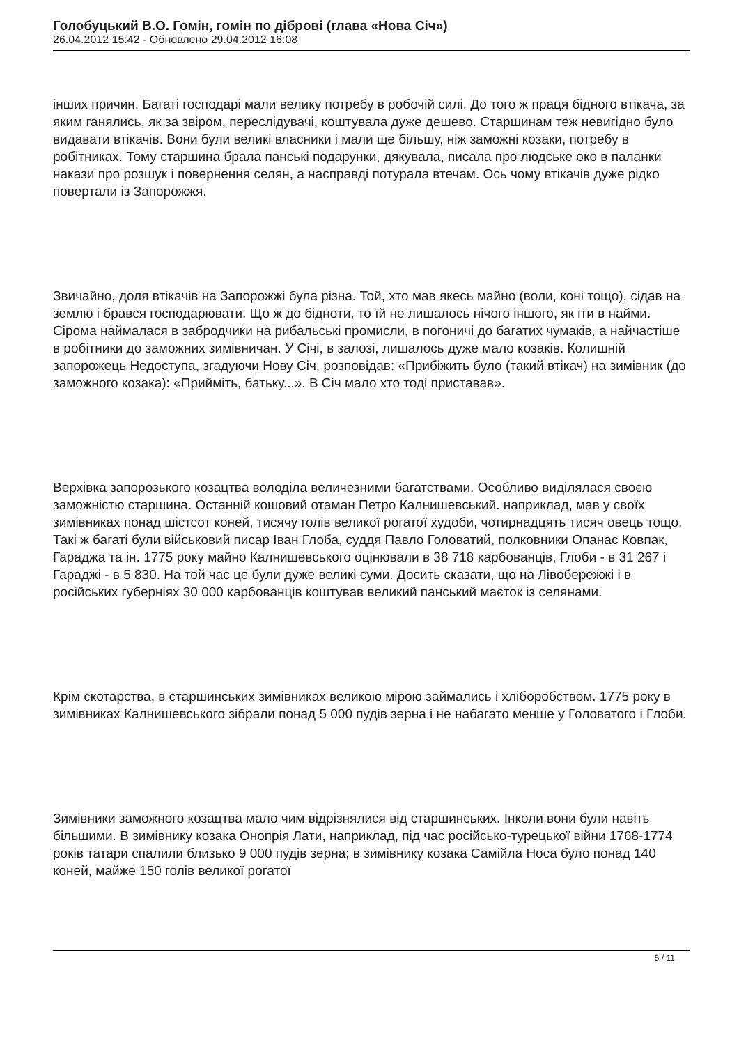Голобуцький В.О. Гомін, гомін по діброві (глава «Нова Січ»)
26.04.2012 15:42 - Обновлено 29.04.2012 16:08
інших причин. Багаті господарі мали велику потребу в робочій силі. До того ж праця бідного втікача, за яким ганялись, як за звіром, переслідувачі, коштувала дуже дешево. Старшинам теж невигідно було видавати втікачів. Вони були великі власники і мали ще більшу, ніж заможні козаки, потребу в робітниках. Тому старшина брала панські подарунки, дякувала, писала про людське око в паланки накази про розшук і повернення селян, а насправді потурала втечам. Ось чому втікачів дуже рідко повертали із Запорожжя.
Звичайно, доля втікачів на Запорожжі була різна. Той, хто мав якесь майно (воли, коні тощо), сідав на землю і брався господарювати. Що ж до бідноти, то їй не лишалось нічого іншого, як іти в найми. Сірома наймалася в забродчики на рибальські промисли, в погоничі до багатих чумаків, а найчастіше в робітники до заможних зимівничан. У Січі, в залозі, лишалось дуже мало козаків. Колишній запорожець Недоступа, згадуючи Нову Січ, розповідав: «Прибіжить було (такий втікач) на зимівник (до заможного козака): «Прийміть, батьку...». В Січ мало хто тоді приставав».
Верхівка запорозького козацтва володіла величезними багатствами. Особливо виділялася своєю заможністю старшина. Останній кошовий отаман Петро Калнишевський. наприклад, мав у своїх зимівниках понад шістсот коней, тисячу голів великої рогатої худоби, чотирнадцять тисяч овець тощо. Такі ж багаті були військовий писар Іван Глоба, суддя Павло Головатий, полковники Опанас Ковпак, Гараджа та ін. 1775 року майно Калнишевського оцінювали в 38 718 карбованців, Глоби - в 31 267 і Гараджі - в 5 830. На той час це були дуже великі суми. Досить сказати, що на Лівобережжі і в російських губерніях 30 000 карбованців коштував великий панський маєток із селянами.
Крім скотарства, в старшинських зимівниках великою мірою займались і хліборобством. 1775 року в зимівниках Калнишевського зібрали понад 5 000 пудів зерна і не набагато менше у Головатого і Глоби.
Зимівники заможного козацтва мало чим відрізнялися від старшинських. Інколи вони були навіть більшими. В зимівнику козака Онопрія Лати, наприклад, під час російсько-турецької війни 1768-1774 років татари спалили близько 9 000 пудів зерна; в зимівнику козака Самійла Носа було понад 140 коней, майже 150 голів великої рогатої
5 / 11